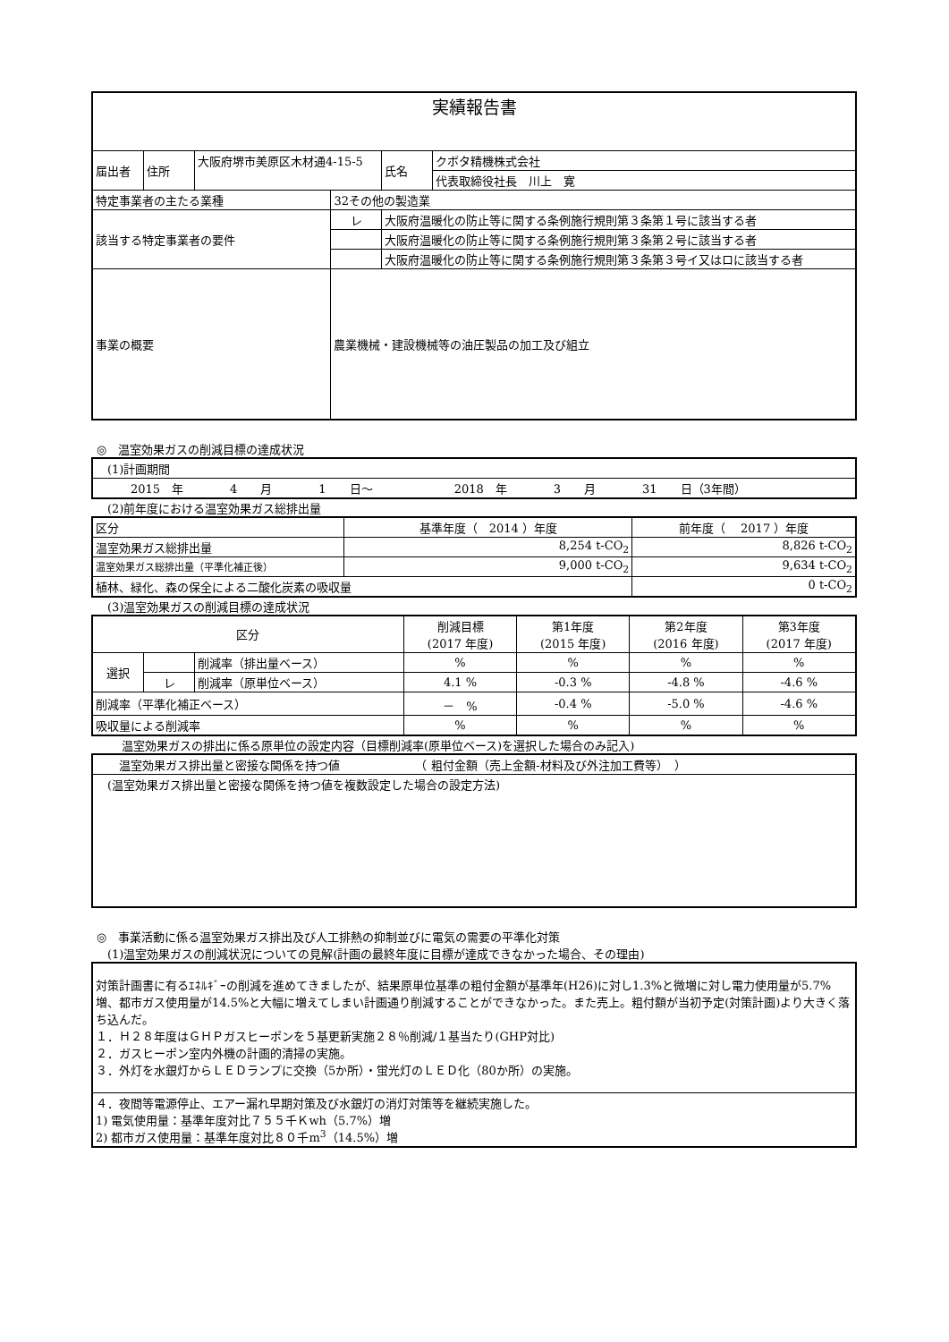| 実績報告書 | | | | | |
| 届出者 | 住所 | 大阪府堺市美原区木材通4-15-5 | | 氏名 | クボタ精機株式会社 |
| | | | | | 代表取締役社長 川上 寛 |
| 特定事業者の主たる業種 | | | 32その他の製造業 | | |
| 該当する特定事業者の要件 | | | レ | 大阪府温暖化の防止等に関する条例施行規則第３条第１号に該当する者 | |
| | | | | 大阪府温暖化の防止等に関する条例施行規則第３条第２号に該当する者 | |
| | | | | 大阪府温暖化の防止等に関する条例施行規則第３条第３号イ又はロに該当する者 | |
| 事業の概要 | | | 農業機械・建設機械等の油圧製品の加工及び組立 | | |
◎　温室効果ガスの削減目標の達成状況
| (1)計画期間 |
| 2015 年 4 月 1 日～ 2018 年 3 月 31 日（3年間） |
(2)前年度における温室効果ガス総排出量
| 区分 | 基準年度（ 2014 ）年度 | 前年度（ 2017 ）年度 |
| 温室効果ガス総排出量 | 8,254 t-CO<sub>2</sub> | 8,826 t-CO<sub>2</sub> |
| 温室効果ガス総排出量（平準化補正後） | 9,000 t-CO<sub>2</sub> | 9,634 t-CO<sub>2</sub> |
| 植林、緑化、森の保全による二酸化炭素の吸収量 | | 0 t-CO<sub>2</sub> |
(3)温室効果ガスの削減目標の達成状況
| 区分 | | | 削減目標 (2017 年度) | 第1年度 (2015 年度) | 第2年度 (2016 年度) | 第3年度 (2017 年度) |
| --- | --- | --- | --- | --- | --- | --- |
| 選択 | | 削減率（排出量ベース） | % | % | % | % |
| | レ | 削減率（原単位ベース） | 4.1 % | -0.3 % | -4.8 % | -4.6 % |
| 削減率（平準化補正ベース） | | | － % | -0.4 % | -5.0 % | -4.6 % |
| 吸収量による削減率 | | | % | % | % | % |
温室効果ガスの排出に係る原単位の設定内容（目標削減率(原単位ベース)を選択した場合のみ記入)
| 温室効果ガス排出量と密接な関係を持つ値 （ 粗付金額（売上金額-材料及び外注加工費等） ） |
| (温室効果ガス排出量と密接な関係を持つ値を複数設定した場合の設定方法) |
◎　事業活動に係る温室効果ガス排出及び人工排熱の抑制並びに電気の需要の平準化対策
(1)温室効果ガスの削減状況についての見解(計画の最終年度に目標が達成できなかった場合、その理由)
| 対策計画書に有るｴﾈﾙｷﾞｰの削減を進めてきましたが、結果原単位基準の粗付金額が基準年(H26)に対し1.3%と微増に対し電力使用量が5.7%増、都市ガス使用量が14.5%と大幅に増えてしまい計画通り削減することができなかった。また売上。粗付額が当初予定(対策計画)より大きく落ち込んだ。 １．Ｈ２８年度はＧＨＰガスヒーポンを５基更新実施２８％削減/１基当たり(GHP対比) ２．ガスヒーポン室内外機の計画的清掃の実施。 ３．外灯を水銀灯からＬＥＤランプに交換（5か所）・蛍光灯のＬＥＤ化（80か所）の実施。 |
| ４．夜間等電源停止、エアー漏れ早期対策及び水銀灯の消灯対策等を継続実施した。 1) 電気使用量：基準年度対比７５５千Ｋwh（5.7%）増 2) 都市ガス使用量：基準年度対比８０千m<sup>3</sup>（14.5%）増 |